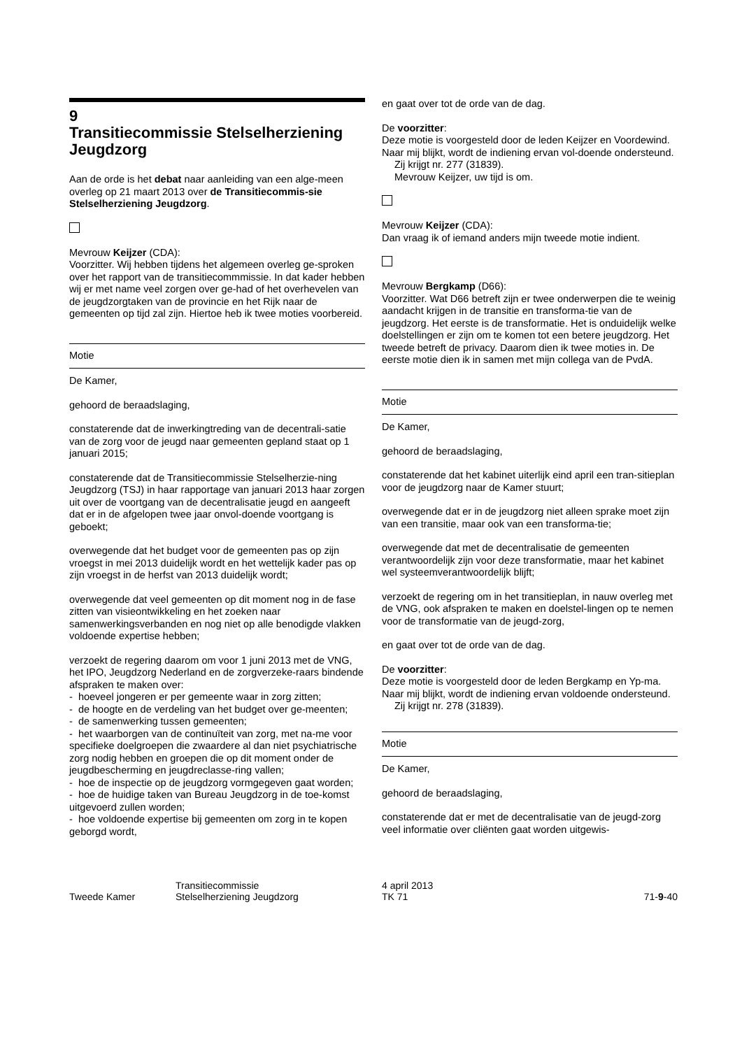9
Transitiecommissie Stelselherziening Jeugdzorg
Aan de orde is het debat naar aanleiding van een alge-meen overleg op 21 maart 2013 over de Transitiecommis-sie Stelselherziening Jeugdzorg.
Mevrouw Keijzer (CDA):
Voorzitter. Wij hebben tijdens het algemeen overleg ge-sproken over het rapport van de transitiecommmissie. In dat kader hebben wij er met name veel zorgen over ge-had of het overhevelen van de jeugdzorgtaken van de provincie en het Rijk naar de gemeenten op tijd zal zijn. Hiertoe heb ik twee moties voorbereid.
Motie
De Kamer,
gehoord de beraadslaging,
constaterende dat de inwerkingtreding van de decentrali-satie van de zorg voor de jeugd naar gemeenten gepland staat op 1 januari 2015;
constaterende dat de Transitiecommissie Stelselherzie-ning Jeugdzorg (TSJ) in haar rapportage van januari 2013 haar zorgen uit over de voortgang van de decentralisatie jeugd en aangeeft dat er in de afgelopen twee jaar onvol-doende voortgang is geboekt;
overwegende dat het budget voor de gemeenten pas op zijn vroegst in mei 2013 duidelijk wordt en het wettelijk kader pas op zijn vroegst in de herfst van 2013 duidelijk wordt;
overwegende dat veel gemeenten op dit moment nog in de fase zitten van visieontwikkeling en het zoeken naar samenwerkingsverbanden en nog niet op alle benodigde vlakken voldoende expertise hebben;
verzoekt de regering daarom om voor 1 juni 2013 met de VNG, het IPO, Jeugdzorg Nederland en de zorgverzeke-raars bindende afspraken te maken over:
- hoeveel jongeren er per gemeente waar in zorg zitten;
- de hoogte en de verdeling van het budget over ge-meenten;
- de samenwerking tussen gemeenten;
- het waarborgen van de continuïteit van zorg, met na-me voor specifieke doelgroepen die zwaardere al dan niet psychiatrische zorg nodig hebben en groepen die op dit moment onder de jeugdbescherming en jeugdreclasse-ring vallen;
- hoe de inspectie op de jeugdzorg vormgegeven gaat worden;
- hoe de huidige taken van Bureau Jeugdzorg in de toe-komst uitgevoerd zullen worden;
- hoe voldoende expertise bij gemeenten om zorg in te kopen geborgd wordt,
en gaat over tot de orde van de dag.
De voorzitter:
Deze motie is voorgesteld door de leden Keijzer en Voordewind. Naar mij blijkt, wordt de indiening ervan vol-doende ondersteund.
Zij krijgt nr. 277 (31839).
Mevrouw Keijzer, uw tijd is om.
Mevrouw Keijzer (CDA):
Dan vraag ik of iemand anders mijn tweede motie indient.
Mevrouw Bergkamp (D66):
Voorzitter. Wat D66 betreft zijn er twee onderwerpen die te weinig aandacht krijgen in de transitie en transforma-tie van de jeugdzorg. Het eerste is de transformatie. Het is onduidelijk welke doelstellingen er zijn om te komen tot een betere jeugdzorg. Het tweede betreft de privacy. Daarom dien ik twee moties in. De eerste motie dien ik in samen met mijn collega van de PvdA.
Motie
De Kamer,
gehoord de beraadslaging,
constaterende dat het kabinet uiterlijk eind april een tran-sitieplan voor de jeugdzorg naar de Kamer stuurt;
overwegende dat er in de jeugdzorg niet alleen sprake moet zijn van een transitie, maar ook van een transforma-tie;
overwegende dat met de decentralisatie de gemeenten verantwoordelijk zijn voor deze transformatie, maar het kabinet wel systeemverantwoordelijk blijft;
verzoekt de regering om in het transitieplan, in nauw overleg met de VNG, ook afspraken te maken en doelstel-lingen op te nemen voor de transformatie van de jeugd-zorg,
en gaat over tot de orde van de dag.
De voorzitter:
Deze motie is voorgesteld door de leden Bergkamp en Yp-ma. Naar mij blijkt, wordt de indiening ervan voldoende ondersteund.
Zij krijgt nr. 278 (31839).
Motie
De Kamer,
gehoord de beraadslaging,
constaterende dat er met de decentralisatie van de jeugd-zorg veel informatie over cliënten gaat worden uitgewis-
Tweede Kamer
Transitiecommissie
Stelselherziening Jeugdzorg
4 april 2013
TK 71
71-9-40